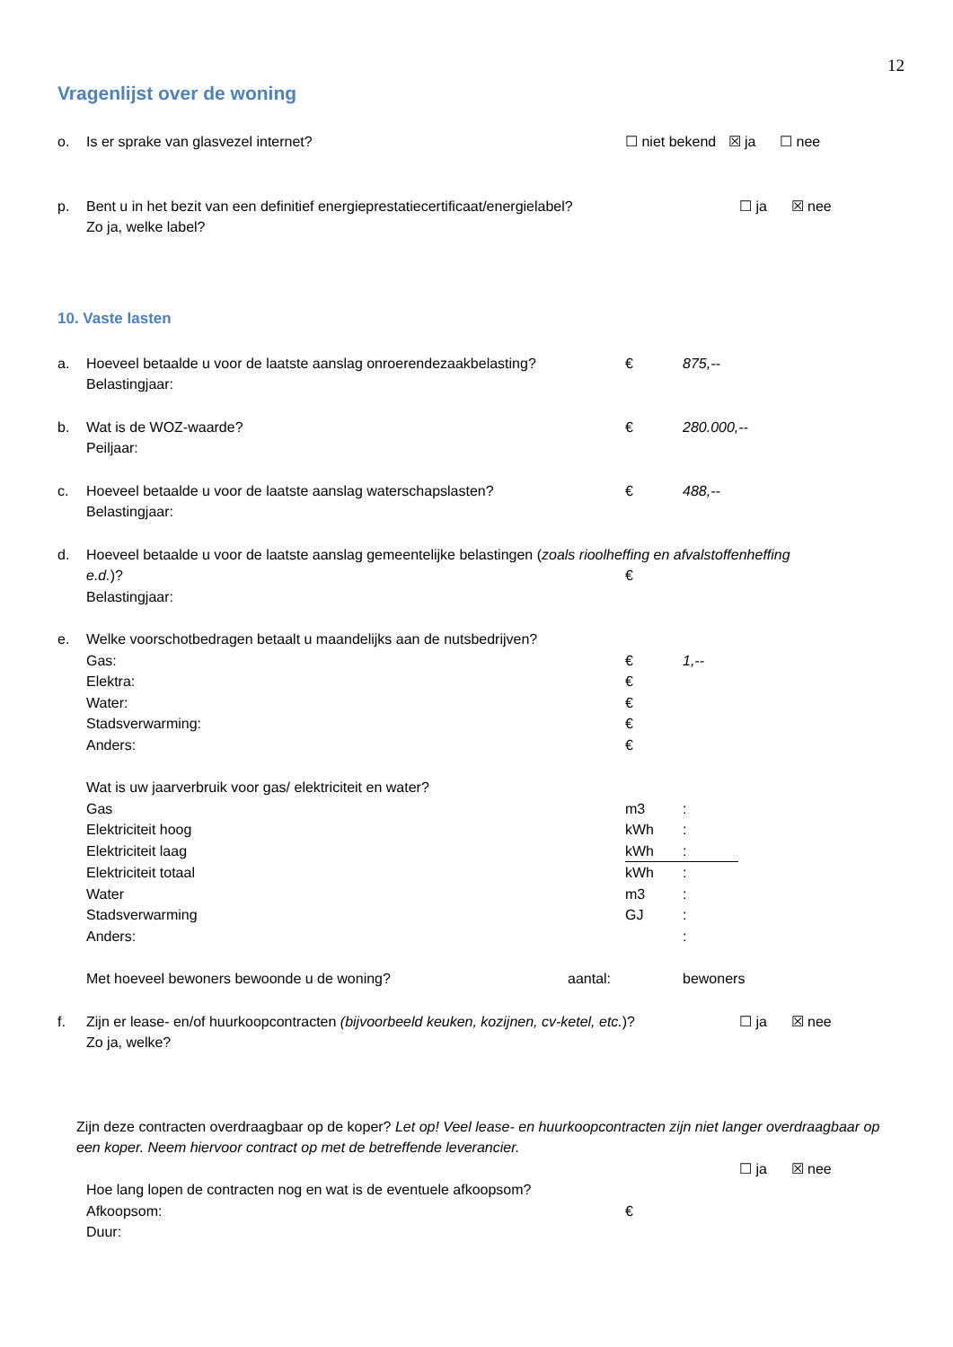12
Vragenlijst over de woning
o. Is er sprake van glasvezel internet? ☐ niet bekend ☒ ja ☐ nee
p. Bent u in het bezit van een definitief energieprestatiecertificaat/energielabel? ☐ ja ☒ nee
Zo ja, welke label?
10. Vaste lasten
a. Hoeveel betaalde u voor de laatste aanslag onroerendezaakbelasting? € 875,--
Belastingjaar:
b. Wat is de WOZ-waarde? € 280.000,--
Peiljaar:
c. Hoeveel betaalde u voor de laatste aanslag waterschapslasten? € 488,--
Belastingjaar:
d. Hoeveel betaalde u voor de laatste aanslag gemeentelijke belastingen (zoals rioolheffing en afvalstoffenheffing
e.d.)? €
Belastingjaar:
e. Welke voorschotbedragen betaalt u maandelijks aan de nutsbedrijven?
Gas: € 1,--
Elektra: €
Water: €
Stadsverwarming: €
Anders: €
Wat is uw jaarverbruik voor gas/ elektriciteit en water?
Gas m3:
Elektriciteit hoog kWh:
Elektriciteit laag kWh:
Elektriciteit totaal kWh:
Water m3:
Stadsverwarming GJ:
Anders: :
Met hoeveel bewoners bewoonde u de woning? aantal: bewoners
f. Zijn er lease- en/of huurkoopcontracten (bijvoorbeeld keuken, kozijnen, cv-ketel, etc.)? ☐ ja ☒ nee
Zo ja, welke?
Zijn deze contracten overdraagbaar op de koper? Let op! Veel lease- en huurkoopcontracten zijn niet langer overdraagbaar op een koper. Neem hiervoor contract op met de betreffende leverancier.
☐ ja ☒ nee
Hoe lang lopen de contracten nog en wat is de eventuele afkoopsom?
Afkoopsom: €
Duur: